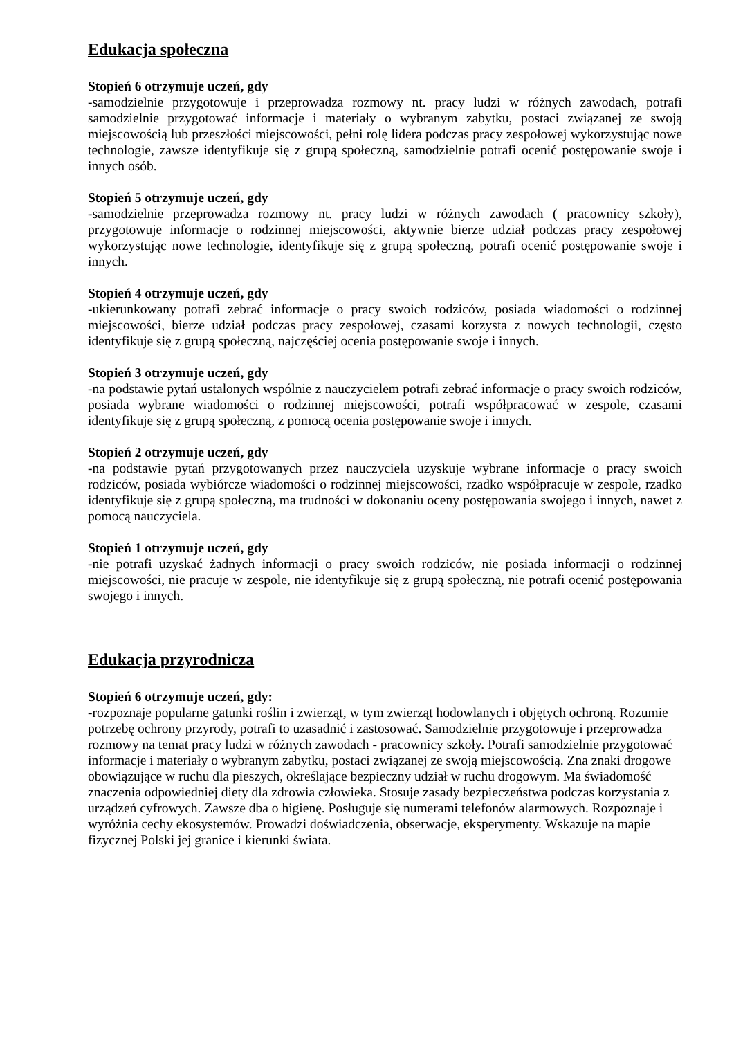Edukacja społeczna
Stopień 6 otrzymuje uczeń, gdy
-samodzielnie przygotowuje i przeprowadza rozmowy nt. pracy ludzi w różnych zawodach, potrafi samodzielnie przygotować informacje i materiały o wybranym zabytku, postaci związanej ze swoją miejscowością lub przeszłości miejscowości, pełni rolę lidera podczas pracy zespołowej wykorzystując nowe technologie, zawsze identyfikuje się z grupą społeczną, samodzielnie potrafi ocenić postępowanie swoje i innych osób.
Stopień 5 otrzymuje uczeń, gdy
-samodzielnie przeprowadza rozmowy nt. pracy ludzi w różnych zawodach ( pracownicy szkoły), przygotowuje informacje o rodzinnej miejscowości, aktywnie bierze udział podczas pracy zespołowej wykorzystując nowe technologie, identyfikuje się z grupą społeczną, potrafi ocenić postępowanie swoje i innych.
Stopień 4 otrzymuje uczeń, gdy
-ukierunkowany potrafi zebrać informacje o pracy swoich rodziców, posiada wiadomości o rodzinnej miejscowości, bierze udział podczas pracy zespołowej, czasami korzysta z nowych technologii, często identyfikuje się z grupą społeczną, najczęściej ocenia postępowanie swoje i innych.
Stopień 3 otrzymuje uczeń, gdy
-na podstawie pytań ustalonych wspólnie z nauczycielem potrafi zebrać informacje o pracy swoich rodziców, posiada wybrane wiadomości o rodzinnej miejscowości, potrafi współpracować w zespole, czasami identyfikuje się z grupą społeczną, z pomocą ocenia postępowanie swoje i innych.
Stopień 2 otrzymuje uczeń, gdy
-na podstawie pytań przygotowanych przez nauczyciela uzyskuje wybrane informacje o pracy swoich rodziców, posiada wybiórcze wiadomości o rodzinnej miejscowości, rzadko współpracuje w zespole, rzadko identyfikuje się z grupą społeczną, ma trudności w dokonaniu oceny postępowania swojego i innych, nawet z pomocą nauczyciela.
Stopień 1 otrzymuje uczeń, gdy
-nie potrafi uzyskać żadnych informacji o pracy swoich rodziców, nie posiada informacji o rodzinnej miejscowości, nie pracuje w zespole, nie identyfikuje się z grupą społeczną, nie potrafi ocenić postępowania swojego i innych.
Edukacja przyrodnicza
Stopień 6 otrzymuje uczeń, gdy:
-rozpoznaje popularne gatunki roślin i zwierząt, w tym zwierząt hodowlanych i objętych ochroną. Rozumie potrzebę ochrony przyrody, potrafi to uzasadnić i zastosować. Samodzielnie przygotowuje i przeprowadza rozmowy na temat pracy ludzi w różnych zawodach - pracownicy szkoły. Potrafi samodzielnie przygotować informacje i materiały o wybranym zabytku, postaci związanej ze swoją miejscowością. Zna znaki drogowe obowiązujące w ruchu dla pieszych, określające bezpieczny udział w ruchu drogowym. Ma świadomość znaczenia odpowiedniej diety dla zdrowia człowieka. Stosuje zasady bezpieczeństwa podczas korzystania z urządzeń cyfrowych. Zawsze dba o higienę. Posługuje się numerami telefonów alarmowych. Rozpoznaje i wyróżnia cechy ekosystemów. Prowadzi doświadczenia, obserwacje, eksperymenty. Wskazuje na mapie fizycznej Polski jej granice i kierunki świata.